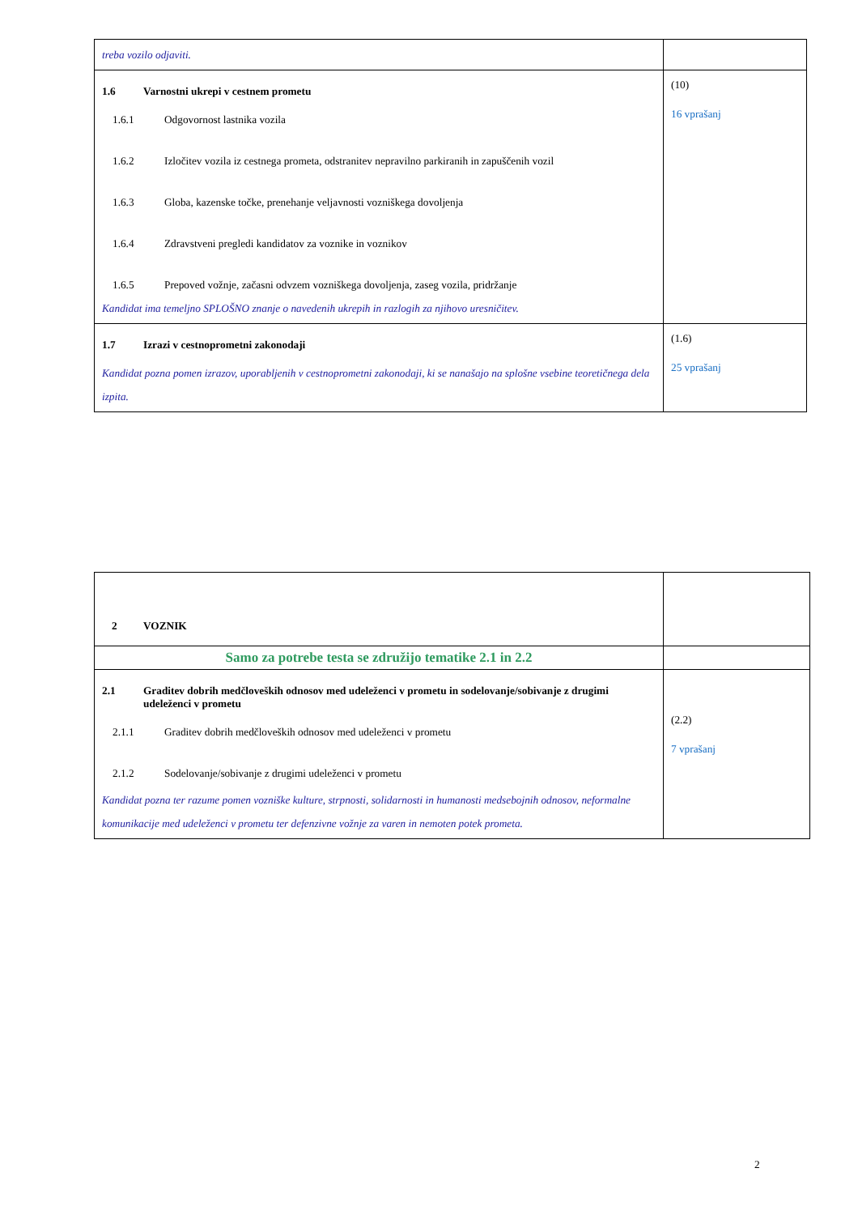| treba vozilo odjaviti. | |
| 1.6 Varnostni ukrepi v cestnem prometu 1.6.1 Odgovornost lastnika vozila 1.6.2 Izločitev vozila iz cestnega prometa, odstranitev nepravilno parkiranih in zapuščenih vozil 1.6.3 Globa, kazenske točke, prenehanje veljavnosti vozniškega dovoljenja 1.6.4 Zdravstveni pregledi kandidatov za voznike in voznikov 1.6.5 Prepoved vožnje, začasni odvzem vozniškega dovoljenja, zaseg vozila, pridržanje Kandidat ima temeljno SPLOŠNO znanje o navedenih ukrepih in razlogih za njihovo uresničitev. | (10) 16 vprašanj |
| 1.7 Izrazi v cestnoprometni zakonodaji Kandidat pozna pomen izrazov, uporabljenih v cestnoprometni zakonodaji, ki se nanašajo na splošne vsebine teoretičnega dela izpita. | (1.6) 25 vprašanj |
| 2 VOZNIK | |
| Samo za potrebe testa se združijo tematike 2.1 in 2.2 | |
| 2.1 Graditev dobrih medčloveških odnosov med udeleženci v prometu in sodelovanje/sobivanje z drugimi udeleženci v prometu 2.1.1 Graditev dobrih medčloveških odnosov med udeleženci v prometu 2.1.2 Sodelovanje/sobivanje z drugimi udeleženci v prometu Kandidat pozna ter razume pomen vozniške kulture, strpnosti, solidarnosti in humanosti medsebojnih odnosov, neformalne komunikacije med udeleženci v prometu ter defenzivne vožnje za varen in nemoten potek prometa. | (2.2) 7 vprašanj |
2